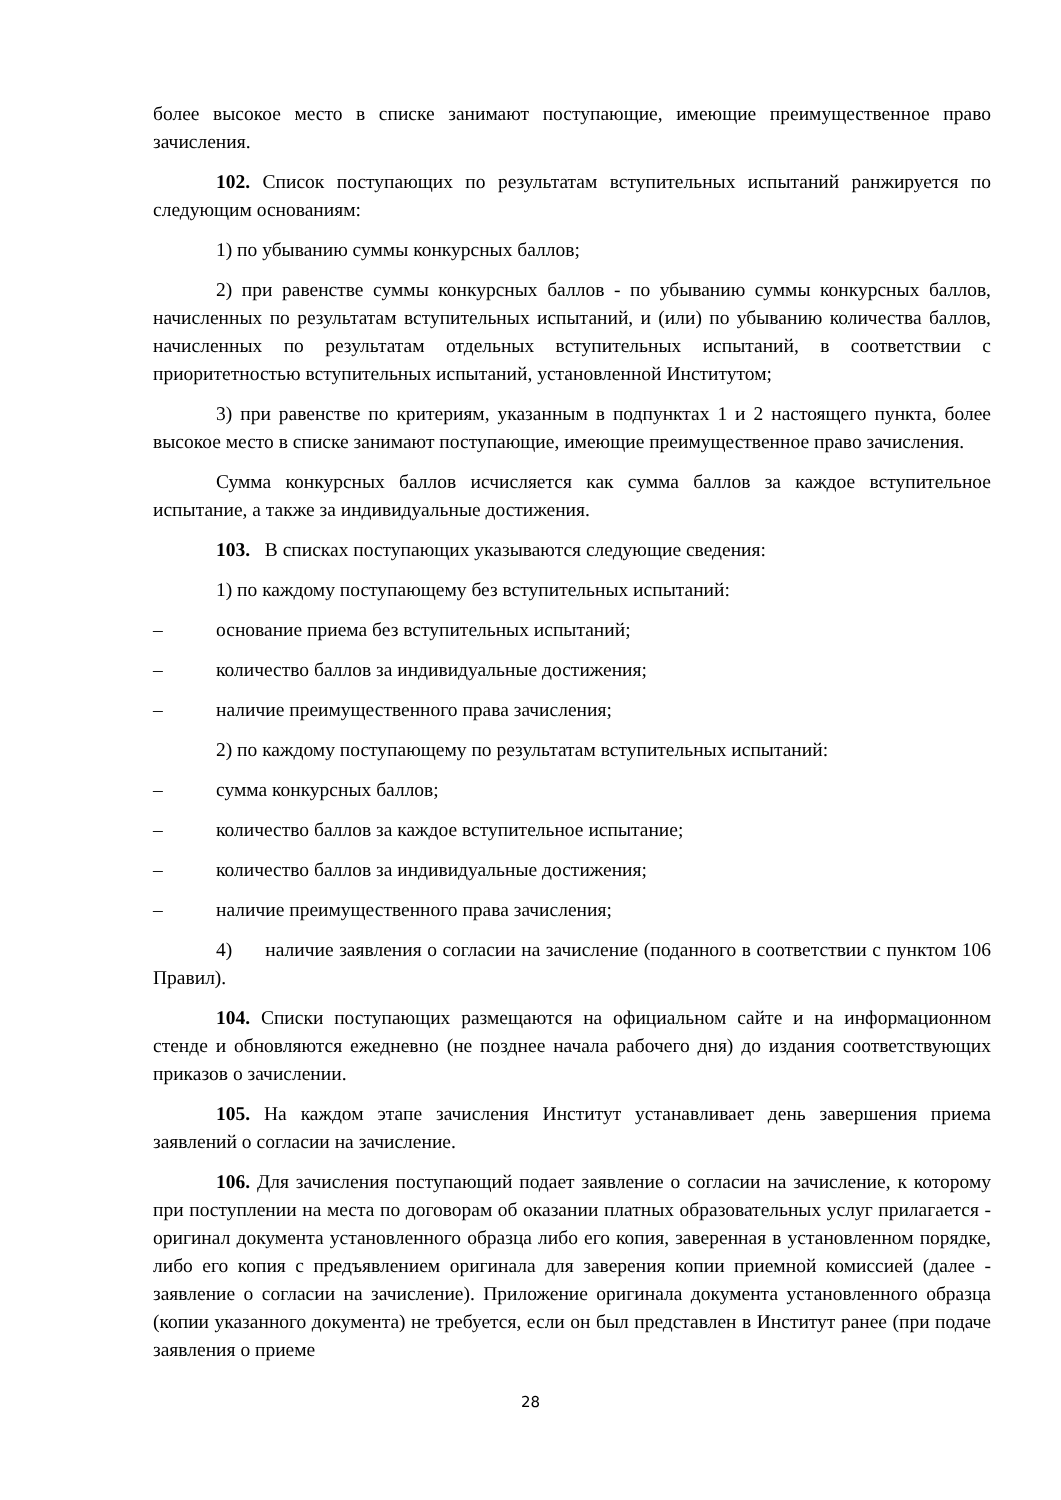более высокое место в списке занимают поступающие, имеющие преимущественное право зачисления.
102. Список поступающих по результатам вступительных испытаний ранжируется по следующим основаниям:
1) по убыванию суммы конкурсных баллов;
2) при равенстве суммы конкурсных баллов - по убыванию суммы конкурсных баллов, начисленных по результатам вступительных испытаний, и (или) по убыванию количества баллов, начисленных по результатам отдельных вступительных испытаний, в соответствии с приоритетностью вступительных испытаний, установленной Институтом;
3) при равенстве по критериям, указанным в подпунктах 1 и 2 настоящего пункта, более высокое место в списке занимают поступающие, имеющие преимущественное право зачисления.
Сумма конкурсных баллов исчисляется как сумма баллов за каждое вступительное испытание, а также за индивидуальные достижения.
103. В списках поступающих указываются следующие сведения:
1) по каждому поступающему без вступительных испытаний:
– основание приема без вступительных испытаний;
– количество баллов за индивидуальные достижения;
– наличие преимущественного права зачисления;
2) по каждому поступающему по результатам вступительных испытаний:
– сумма конкурсных баллов;
– количество баллов за каждое вступительное испытание;
– количество баллов за индивидуальные достижения;
– наличие преимущественного права зачисления;
4) наличие заявления о согласии на зачисление (поданного в соответствии с пунктом 106 Правил).
104. Списки поступающих размещаются на официальном сайте и на информационном стенде и обновляются ежедневно (не позднее начала рабочего дня) до издания соответствующих приказов о зачислении.
105. На каждом этапе зачисления Институт устанавливает день завершения приема заявлений о согласии на зачисление.
106. Для зачисления поступающий подает заявление о согласии на зачисление, к которому при поступлении на места по договорам об оказании платных образовательных услуг прилагается - оригинал документа установленного образца либо его копия, заверенная в установленном порядке, либо его копия с предъявлением оригинала для заверения копии приемной комиссией (далее - заявление о согласии на зачисление). Приложение оригинала документа установленного образца (копии указанного документа) не требуется, если он был представлен в Институт ранее (при подаче заявления о приеме
28